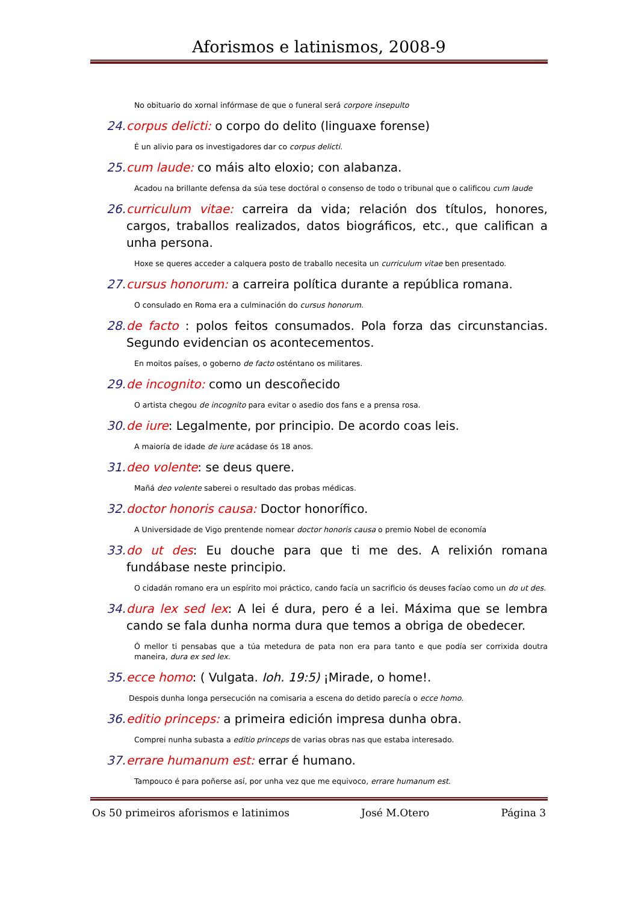Aforismos e latinismos, 2008-9
No obituario do xornal infórmase de que o funeral será corpore insepulto
24. corpus delicti: o corpo do delito (linguaxe forense)
É un alivio para os investigadores dar co corpus delicti.
25. cum laude: co máis alto eloxio; con alabanza.
Acadou na brillante defensa da súa tese doctóral o consenso de todo o tribunal que o calificou cum laude
26. curriculum vitae: carreira da vida; relación dos títulos, honores, cargos, traballos realizados, datos biográficos, etc., que califican a unha persona.
Hoxe se queres acceder a calquera posto de traballo necesita un curriculum vitae ben presentado.
27. cursus honorum: a carreira política durante a república romana.
O consulado en Roma era a culminación do cursus honorum.
28. de facto : polos feitos consumados. Pola forza das circunstancias. Segundo evidencian os acontecementos.
En moitos países, o goberno de facto osténtano os militares.
29. de incognito: como un descoñecido
O artista chegou de incognito para evitar o asedio dos fans e a prensa rosa.
30. de iure: Legalmente, por principio. De acordo coas leis.
A maioría de idade de iure acádase ós 18 anos.
31. deo volente: se deus quere.
Mañá deo volente saberei o resultado das probas médicas.
32. doctor honoris causa: Doctor honorífico.
A Universidade de Vigo prentende nomear doctor honoris causa o premio Nobel de economía
33. do ut des: Eu douche para que ti me des. A relixión romana fundábase neste principio.
O cidadán romano era un espírito moi práctico, cando facía un sacrificio ós deuses facíao como un do ut des.
34. dura lex sed lex: A lei é dura, pero é a lei. Máxima que se lembra cando se fala dunha norma dura que temos a obriga de obedecer.
Ó mellor ti pensabas que a túa metedura de pata non era para tanto e que podía ser corrixida doutra maneira, dura ex sed lex.
35. ecce homo: ( Vulgata. Ioh. 19:5) ¡Mirade, o home!.
Despois dunha longa persecución na comisaria a escena do detido parecía o ecce homo.
36. editio princeps: a primeira edición impresa dunha obra.
Comprei nunha subasta a editio princeps de varias obras nas que estaba interesado.
37. errare humanum est: errar é humano.
Tampouco é para poñerse así, por unha vez que me equivoco, errare humanum est.
Os 50 primeiros aforismos e latinimos José M.Otero Página 3